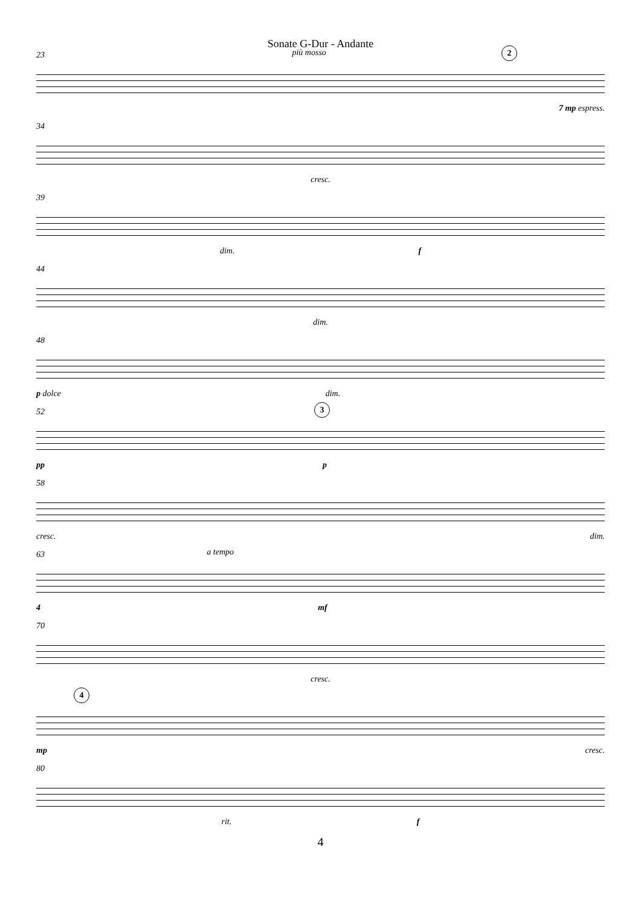Sonate G-Dur - Andante
più mosso 2
23
7 mp espress.
34
cresc.
39
dim. f
44
dim.
48
p dolce dim.
3
52
pp p
58
cresc. dim.
a tempo
63
4 mf
70
cresc.
4
mp cresc.
80
rit. f
4